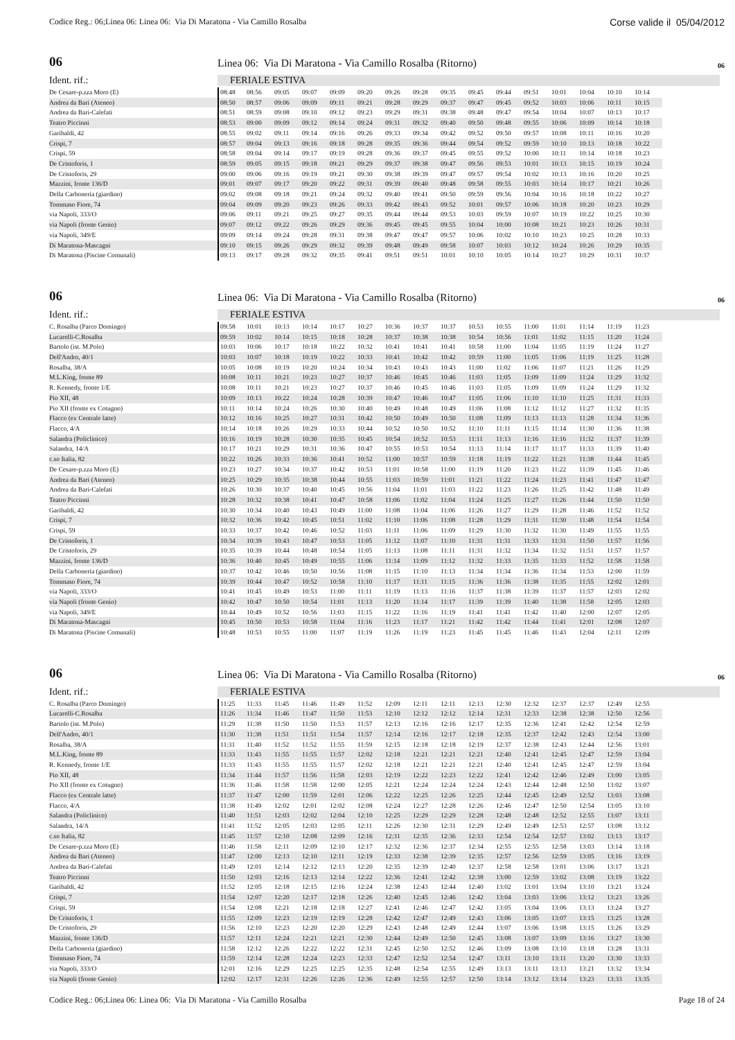Codice Reg.: 06;Linea 06: Linea 06: Via Di Maratona - Via Camillo Rosalba Corse valide il 05/04/2012
06
Linea 06: Via Di Maratona - Via Camillo Rosalba (Ritorno)
06
Ident. rif.: FERIALE ESTIVA
| De Cesare-p.zza Moro (E) | 08:48 | 08:56 | 09:05 | 09:07 | 09:09 | 09:20 | 09:26 | 09:28 | 09:35 | 09:45 | 09:44 | 09:51 | 10:01 | 10:04 | 10:10 | 10:14 |
| Andrea da Bari (Ateneo) | 08:50 | 08:57 | 09:06 | 09:09 | 09:11 | 09:21 | 09:28 | 09:29 | 09:37 | 09:47 | 09:45 | 09:52 | 10:03 | 10:06 | 10:11 | 10:15 |
| Andrea da Bari-Calefati | 08:51 | 08:59 | 09:08 | 09:10 | 09:12 | 09:23 | 09:29 | 09:31 | 09:38 | 09:48 | 09:47 | 09:54 | 10:04 | 10:07 | 10:13 | 10:17 |
| Teatro Piccinni | 08:53 | 09:00 | 09:09 | 09:12 | 09:14 | 09:24 | 09:31 | 09:32 | 09:40 | 09:50 | 09:48 | 09:55 | 10:06 | 10:09 | 10:14 | 10:18 |
| Garibaldi, 42 | 08:55 | 09:02 | 09:11 | 09:14 | 09:16 | 09:26 | 09:33 | 09:34 | 09:42 | 09:52 | 09:50 | 09:57 | 10:08 | 10:11 | 10:16 | 10:20 |
| Crispi, 7 | 08:57 | 09:04 | 09:13 | 09:16 | 09:18 | 09:28 | 09:35 | 09:36 | 09:44 | 09:54 | 09:52 | 09:59 | 10:10 | 10:13 | 10:18 | 10:22 |
| Crispi, 59 | 08:58 | 09:04 | 09:14 | 09:17 | 09:19 | 09:28 | 09:36 | 09:37 | 09:45 | 09:55 | 09:52 | 10:00 | 10:11 | 10:14 | 10:18 | 10:23 |
| De Cristoforis, 1 | 08:59 | 09:05 | 09:15 | 09:18 | 09:21 | 09:29 | 09:37 | 09:38 | 09:47 | 09:56 | 09:53 | 10:01 | 10:13 | 10:15 | 10:19 | 10:24 |
| De Cristoforis, 29 | 09:00 | 09:06 | 09:16 | 09:19 | 09:21 | 09:30 | 09:38 | 09:39 | 09:47 | 09:57 | 09:54 | 10:02 | 10:13 | 10:16 | 10:20 | 10:25 |
| Mazzini, fronte 136/D | 09:01 | 09:07 | 09:17 | 09:20 | 09:22 | 09:31 | 09:39 | 09:40 | 09:48 | 09:58 | 09:55 | 10:03 | 10:14 | 10:17 | 10:21 | 10:26 |
| Della Carboneria (giardino) | 09:02 | 09:08 | 09:18 | 09:21 | 09:24 | 09:32 | 09:40 | 09:41 | 09:50 | 09:59 | 09:56 | 10:04 | 10:16 | 10:18 | 10:22 | 10:27 |
| Tommaso Fiore, 74 | 09:04 | 09:09 | 09:20 | 09:23 | 09:26 | 09:33 | 09:42 | 09:43 | 09:52 | 10:01 | 09:57 | 10:06 | 10:18 | 10:20 | 10:23 | 10:29 |
| via Napoli, 333/O | 09:06 | 09:11 | 09:21 | 09:25 | 09:27 | 09:35 | 09:44 | 09:44 | 09:53 | 10:03 | 09:59 | 10:07 | 10:19 | 10:22 | 10:25 | 10:30 |
| via Napoli (fronte Genio) | 09:07 | 09:12 | 09:22 | 09:26 | 09:29 | 09:36 | 09:45 | 09:45 | 09:55 | 10:04 | 10:00 | 10:08 | 10:21 | 10:23 | 10:26 | 10:31 |
| via Napoli, 349/E | 09:09 | 09:14 | 09:24 | 09:28 | 09:31 | 09:38 | 09:47 | 09:47 | 09:57 | 10:06 | 10:02 | 10:10 | 10:23 | 10:25 | 10:28 | 10:33 |
| Di Maratona-Mascagni | 09:10 | 09:15 | 09:26 | 09:29 | 09:32 | 09:39 | 09:48 | 09:49 | 09:58 | 10:07 | 10:03 | 10:12 | 10:24 | 10:26 | 10:29 | 10:35 |
| Di Maratona (Piscine Comunali) | 09:13 | 09:17 | 09:28 | 09:32 | 09:35 | 09:41 | 09:51 | 09:51 | 10:01 | 10:10 | 10:05 | 10:14 | 10:27 | 10:29 | 10:31 | 10:37 |
06
Linea 06: Via Di Maratona - Via Camillo Rosalba (Ritorno)
06
Ident. rif.: FERIALE ESTIVA
| C. Rosalba (Parco Domingo) | 09:58 | 10:01 | 10:13 | 10:14 | 10:17 | 10:27 | 10:36 | 10:37 | 10:37 | 10:53 | 10:55 | 11:00 | 11:01 | 11:14 | 11:19 | 11:23 |
| Lucarelli-C.Rosalba | 09:59 | 10:02 | 10:14 | 10:15 | 10:18 | 10:28 | 10:37 | 10:38 | 10:38 | 10:54 | 10:56 | 11:01 | 11:02 | 11:15 | 11:20 | 11:24 |
| Bartolo (ist. M.Polo) | 10:03 | 10:06 | 10:17 | 10:18 | 10:22 | 10:32 | 10:41 | 10:41 | 10:41 | 10:58 | 11:00 | 11:04 | 11:05 | 11:19 | 11:24 | 11:27 |
| Dell'Andro, 40/1 | 10:03 | 10:07 | 10:18 | 10:19 | 10:22 | 10:33 | 10:41 | 10:42 | 10:42 | 10:59 | 11:00 | 11:05 | 11:06 | 11:19 | 11:25 | 11:28 |
| Rosalba, 38/A | 10:05 | 10:08 | 10:19 | 10:20 | 10:24 | 10:34 | 10:43 | 10:43 | 10:43 | 11:00 | 11:02 | 11:06 | 11:07 | 11:21 | 11:26 | 11:29 |
| M.L.King, fronte 89 | 10:08 | 10:11 | 10:21 | 10:23 | 10:27 | 10:37 | 10:46 | 10:45 | 10:46 | 11:03 | 11:05 | 11:09 | 11:09 | 11:24 | 11:29 | 11:32 |
| R. Kennedy, fronte 1/E | 10:08 | 10:11 | 10:21 | 10:23 | 10:27 | 10:37 | 10:46 | 10:45 | 10:46 | 11:03 | 11:05 | 11:09 | 11:09 | 11:24 | 11:29 | 11:32 |
| Pio XII, 48 | 10:09 | 10:13 | 10:22 | 10:24 | 10:28 | 10:39 | 10:47 | 10:46 | 10:47 | 11:05 | 11:06 | 11:10 | 11:10 | 11:25 | 11:31 | 11:33 |
| Pio XII (fronte ex Cotugno) | 10:11 | 10:14 | 10:24 | 10:26 | 10:30 | 10:40 | 10:49 | 10:48 | 10:49 | 11:06 | 11:08 | 11:12 | 11:12 | 11:27 | 11:32 | 11:35 |
| Flacco (ex Centrale latte) | 10:12 | 10:16 | 10:25 | 10:27 | 10:31 | 10:42 | 10:50 | 10:49 | 10:50 | 11:08 | 11:09 | 11:13 | 11:13 | 11:28 | 11:34 | 11:36 |
| Flacco, 4/A | 10:14 | 10:18 | 10:26 | 10:29 | 10:33 | 10:44 | 10:52 | 10:50 | 10:52 | 11:10 | 11:11 | 11:15 | 11:14 | 11:30 | 11:36 | 11:38 |
| Salandra (Policlinico) | 10:16 | 10:19 | 10:28 | 10:30 | 10:35 | 10:45 | 10:54 | 10:52 | 10:53 | 11:11 | 11:13 | 11:16 | 11:16 | 11:32 | 11:37 | 11:39 |
| Salandra, 14/A | 10:17 | 10:21 | 10:29 | 10:31 | 10:36 | 10:47 | 10:55 | 10:53 | 10:54 | 11:13 | 11:14 | 11:17 | 11:17 | 11:33 | 11:39 | 11:40 |
| c.so Italia, 82 | 10:22 | 10:26 | 10:33 | 10:36 | 10:41 | 10:52 | 11:00 | 10:57 | 10:59 | 11:18 | 11:19 | 11:22 | 11:21 | 11:38 | 11:44 | 11:45 |
| De Cesare-p.zza Moro (E) | 10:23 | 10:27 | 10:34 | 10:37 | 10:42 | 10:53 | 11:01 | 10:58 | 11:00 | 11:19 | 11:20 | 11:23 | 11:22 | 11:39 | 11:45 | 11:46 |
| Andrea da Bari (Ateneo) | 10:25 | 10:29 | 10:35 | 10:38 | 10:44 | 10:55 | 11:03 | 10:59 | 11:01 | 11:21 | 11:22 | 11:24 | 11:23 | 11:41 | 11:47 | 11:47 |
| Andrea da Bari-Calefati | 10:26 | 10:30 | 10:37 | 10:40 | 10:45 | 10:56 | 11:04 | 11:01 | 11:03 | 11:22 | 11:23 | 11:26 | 11:25 | 11:42 | 11:48 | 11:49 |
| Teatro Piccinni | 10:28 | 10:32 | 10:38 | 10:41 | 10:47 | 10:58 | 11:06 | 11:02 | 11:04 | 11:24 | 11:25 | 11:27 | 11:26 | 11:44 | 11:50 | 11:50 |
| Garibaldi, 42 | 10:30 | 10:34 | 10:40 | 10:43 | 10:49 | 11:00 | 11:08 | 11:04 | 11:06 | 11:26 | 11:27 | 11:29 | 11:28 | 11:46 | 11:52 | 11:52 |
| Crispi, 7 | 10:32 | 10:36 | 10:42 | 10:45 | 10:51 | 11:02 | 11:10 | 11:06 | 11:08 | 11:28 | 11:29 | 11:31 | 11:30 | 11:48 | 11:54 | 11:54 |
| Crispi, 59 | 10:33 | 10:37 | 10:42 | 10:46 | 10:52 | 11:03 | 11:11 | 11:06 | 11:09 | 11:29 | 11:30 | 11:32 | 11:30 | 11:49 | 11:55 | 11:55 |
| De Cristoforis, 1 | 10:34 | 10:39 | 10:43 | 10:47 | 10:53 | 11:05 | 11:12 | 11:07 | 11:10 | 11:31 | 11:31 | 11:33 | 11:31 | 11:50 | 11:57 | 11:56 |
| De Cristoforis, 29 | 10:35 | 10:39 | 10:44 | 10:48 | 10:54 | 11:05 | 11:13 | 11:08 | 11:11 | 11:31 | 11:32 | 11:34 | 11:32 | 11:51 | 11:57 | 11:57 |
| Mazzini, fronte 136/D | 10:36 | 10:40 | 10:45 | 10:49 | 10:55 | 11:06 | 11:14 | 11:09 | 11:12 | 11:32 | 11:33 | 11:35 | 11:33 | 11:52 | 11:58 | 11:58 |
| Della Carboneria (giardino) | 10:37 | 10:42 | 10:46 | 10:50 | 10:56 | 11:08 | 11:15 | 11:10 | 11:13 | 11:34 | 11:34 | 11:36 | 11:34 | 11:53 | 12:00 | 11:59 |
| Tommaso Fiore, 74 | 10:39 | 10:44 | 10:47 | 10:52 | 10:58 | 11:10 | 11:17 | 11:11 | 11:15 | 11:36 | 11:36 | 11:38 | 11:35 | 11:55 | 12:02 | 12:01 |
| via Napoli, 333/O | 10:41 | 10:45 | 10:49 | 10:53 | 11:00 | 11:11 | 11:19 | 11:13 | 11:16 | 11:37 | 11:38 | 11:39 | 11:37 | 11:57 | 12:03 | 12:02 |
| via Napoli (fronte Genio) | 10:42 | 10:47 | 10:50 | 10:54 | 11:01 | 11:13 | 11:20 | 11:14 | 11:17 | 11:39 | 11:39 | 11:40 | 11:38 | 11:58 | 12:05 | 12:03 |
| via Napoli, 349/E | 10:44 | 10:49 | 10:52 | 10:56 | 11:03 | 11:15 | 11:22 | 11:16 | 11:19 | 11:41 | 11:41 | 11:42 | 11:40 | 12:00 | 12:07 | 12:05 |
| Di Maratona-Mascagni | 10:45 | 10:50 | 10:53 | 10:58 | 11:04 | 11:16 | 11:23 | 11:17 | 11:21 | 11:42 | 11:42 | 11:44 | 11:41 | 12:01 | 12:08 | 12:07 |
| Di Maratona (Piscine Comunali) | 10:48 | 10:53 | 10:55 | 11:00 | 11:07 | 11:19 | 11:26 | 11:19 | 11:23 | 11:45 | 11:45 | 11:46 | 11:43 | 12:04 | 12:11 | 12:09 |
06
Linea 06: Via Di Maratona - Via Camillo Rosalba (Ritorno)
06
Ident. rif.: FERIALE ESTIVA
| C. Rosalba (Parco Domingo) | 11:25 | 11:33 | 11:45 | 11:46 | 11:49 | 11:52 | 12:09 | 12:11 | 12:11 | 12:13 | 12:30 | 12:32 | 12:37 | 12:37 | 12:49 | 12:55 |
| Lucarelli-C.Rosalba | 11:26 | 11:34 | 11:46 | 11:47 | 11:50 | 11:53 | 12:10 | 12:12 | 12:12 | 12:14 | 12:31 | 12:33 | 12:38 | 12:38 | 12:50 | 12:56 |
| Bartolo (ist. M.Polo) | 11:29 | 11:38 | 11:50 | 11:50 | 11:53 | 11:57 | 12:13 | 12:16 | 12:16 | 12:17 | 12:35 | 12:36 | 12:41 | 12:42 | 12:54 | 12:59 |
| Dell'Andro, 40/1 | 11:30 | 11:38 | 11:51 | 11:51 | 11:54 | 11:57 | 12:14 | 12:16 | 12:17 | 12:18 | 12:35 | 12:37 | 12:42 | 12:43 | 12:54 | 13:00 |
| Rosalba, 38/A | 11:31 | 11:40 | 11:52 | 11:52 | 11:55 | 11:59 | 12:15 | 12:18 | 12:18 | 12:19 | 12:37 | 12:38 | 12:43 | 12:44 | 12:56 | 13:01 |
| M.L.King, fronte 89 | 11:33 | 11:43 | 11:55 | 11:55 | 11:57 | 12:02 | 12:18 | 12:21 | 12:21 | 12:21 | 12:40 | 12:41 | 12:45 | 12:47 | 12:59 | 13:04 |
| R. Kennedy, fronte 1/E | 11:33 | 11:43 | 11:55 | 11:55 | 11:57 | 12:02 | 12:18 | 12:21 | 12:21 | 12:21 | 12:40 | 12:41 | 12:45 | 12:47 | 12:59 | 13:04 |
| Pio XII, 48 | 11:34 | 11:44 | 11:57 | 11:56 | 11:58 | 12:03 | 12:19 | 12:22 | 12:23 | 12:22 | 12:41 | 12:42 | 12:46 | 12:49 | 13:00 | 13:05 |
| Pio XII (fronte ex Cotugno) | 11:36 | 11:46 | 11:58 | 11:58 | 12:00 | 12:05 | 12:21 | 12:24 | 12:24 | 12:24 | 12:43 | 12:44 | 12:48 | 12:50 | 13:02 | 13:07 |
| Flacco (ex Centrale latte) | 11:37 | 11:47 | 12:00 | 11:59 | 12:01 | 12:06 | 12:22 | 12:25 | 12:26 | 12:25 | 12:44 | 12:45 | 12:49 | 12:52 | 13:03 | 13:08 |
| Flacco, 4/A | 11:38 | 11:49 | 12:02 | 12:01 | 12:02 | 12:08 | 12:24 | 12:27 | 12:28 | 12:26 | 12:46 | 12:47 | 12:50 | 12:54 | 13:05 | 13:10 |
| Salandra (Policlinico) | 11:40 | 11:51 | 12:03 | 12:02 | 12:04 | 12:10 | 12:25 | 12:29 | 12:29 | 12:28 | 12:48 | 12:48 | 12:52 | 12:55 | 13:07 | 13:11 |
| Salandra, 14/A | 11:41 | 11:52 | 12:05 | 12:03 | 12:05 | 12:11 | 12:26 | 12:30 | 12:31 | 12:29 | 12:49 | 12:49 | 12:53 | 12:57 | 13:08 | 13:12 |
| c.so Italia, 82 | 11:45 | 11:57 | 12:10 | 12:08 | 12:09 | 12:16 | 12:31 | 12:35 | 12:36 | 12:33 | 12:54 | 12:54 | 12:57 | 13:02 | 13:13 | 13:17 |
| De Cesare-p.zza Moro (E) | 11:46 | 11:58 | 12:11 | 12:09 | 12:10 | 12:17 | 12:32 | 12:36 | 12:37 | 12:34 | 12:55 | 12:55 | 12:58 | 13:03 | 13:14 | 13:18 |
| Andrea da Bari (Ateneo) | 11:47 | 12:00 | 12:13 | 12:10 | 12:11 | 12:19 | 12:33 | 12:38 | 12:39 | 12:35 | 12:57 | 12:56 | 12:59 | 13:05 | 13:16 | 13:19 |
| Andrea da Bari-Calefati | 11:49 | 12:01 | 12:14 | 12:12 | 12:13 | 12:20 | 12:35 | 12:39 | 12:40 | 12:37 | 12:58 | 12:58 | 13:01 | 13:06 | 13:17 | 13:21 |
| Teatro Piccinni | 11:50 | 12:03 | 12:16 | 12:13 | 12:14 | 12:22 | 12:36 | 12:41 | 12:42 | 12:38 | 13:00 | 12:59 | 13:02 | 13:08 | 13:19 | 13:22 |
| Garibaldi, 42 | 11:52 | 12:05 | 12:18 | 12:15 | 12:16 | 12:24 | 12:38 | 12:43 | 12:44 | 12:40 | 13:02 | 13:01 | 13:04 | 13:10 | 13:21 | 13:24 |
| Crispi, 7 | 11:54 | 12:07 | 12:20 | 12:17 | 12:18 | 12:26 | 12:40 | 12:45 | 12:46 | 12:42 | 13:04 | 13:03 | 13:06 | 13:12 | 13:23 | 13:26 |
| Crispi, 59 | 11:54 | 12:08 | 12:21 | 12:18 | 12:18 | 12:27 | 12:41 | 12:46 | 12:47 | 12:42 | 13:05 | 13:04 | 13:06 | 13:13 | 13:24 | 13:27 |
| De Cristoforis, 1 | 11:55 | 12:09 | 12:23 | 12:19 | 12:19 | 12:28 | 12:42 | 12:47 | 12:49 | 12:43 | 13:06 | 13:05 | 13:07 | 13:15 | 13:25 | 13:28 |
| De Cristoforis, 29 | 11:56 | 12:10 | 12:23 | 12:20 | 12:20 | 12:29 | 12:43 | 12:48 | 12:49 | 12:44 | 13:07 | 13:06 | 13:08 | 13:15 | 13:26 | 13:29 |
| Mazzini, fronte 136/D | 11:57 | 12:11 | 12:24 | 12:21 | 12:21 | 12:30 | 12:44 | 12:49 | 12:50 | 12:45 | 13:08 | 13:07 | 13:09 | 13:16 | 13:27 | 13:30 |
| Della Carboneria (giardino) | 11:58 | 12:12 | 12:26 | 12:22 | 12:22 | 12:31 | 12:45 | 12:50 | 12:52 | 12:46 | 13:09 | 13:08 | 13:10 | 13:18 | 13:28 | 13:31 |
| Tommaso Fiore, 74 | 11:59 | 12:14 | 12:28 | 12:24 | 12:23 | 12:33 | 12:47 | 12:52 | 12:54 | 12:47 | 13:11 | 13:10 | 13:11 | 13:20 | 13:30 | 13:33 |
| via Napoli, 333/O | 12:01 | 12:16 | 12:29 | 12:25 | 12:25 | 12:35 | 12:48 | 12:54 | 12:55 | 12:49 | 13:13 | 13:11 | 13:13 | 13:21 | 13:32 | 13:34 |
| via Napoli (fronte Genio) | 12:02 | 12:17 | 12:31 | 12:26 | 12:26 | 12:36 | 12:49 | 12:55 | 12:57 | 12:50 | 13:14 | 13:12 | 13:14 | 13:23 | 13:33 | 13:35 |
Codice Reg.: 06;Linea 06: Linea 06: Via Di Maratona - Via Camillo Rosalba Page 18 of 24